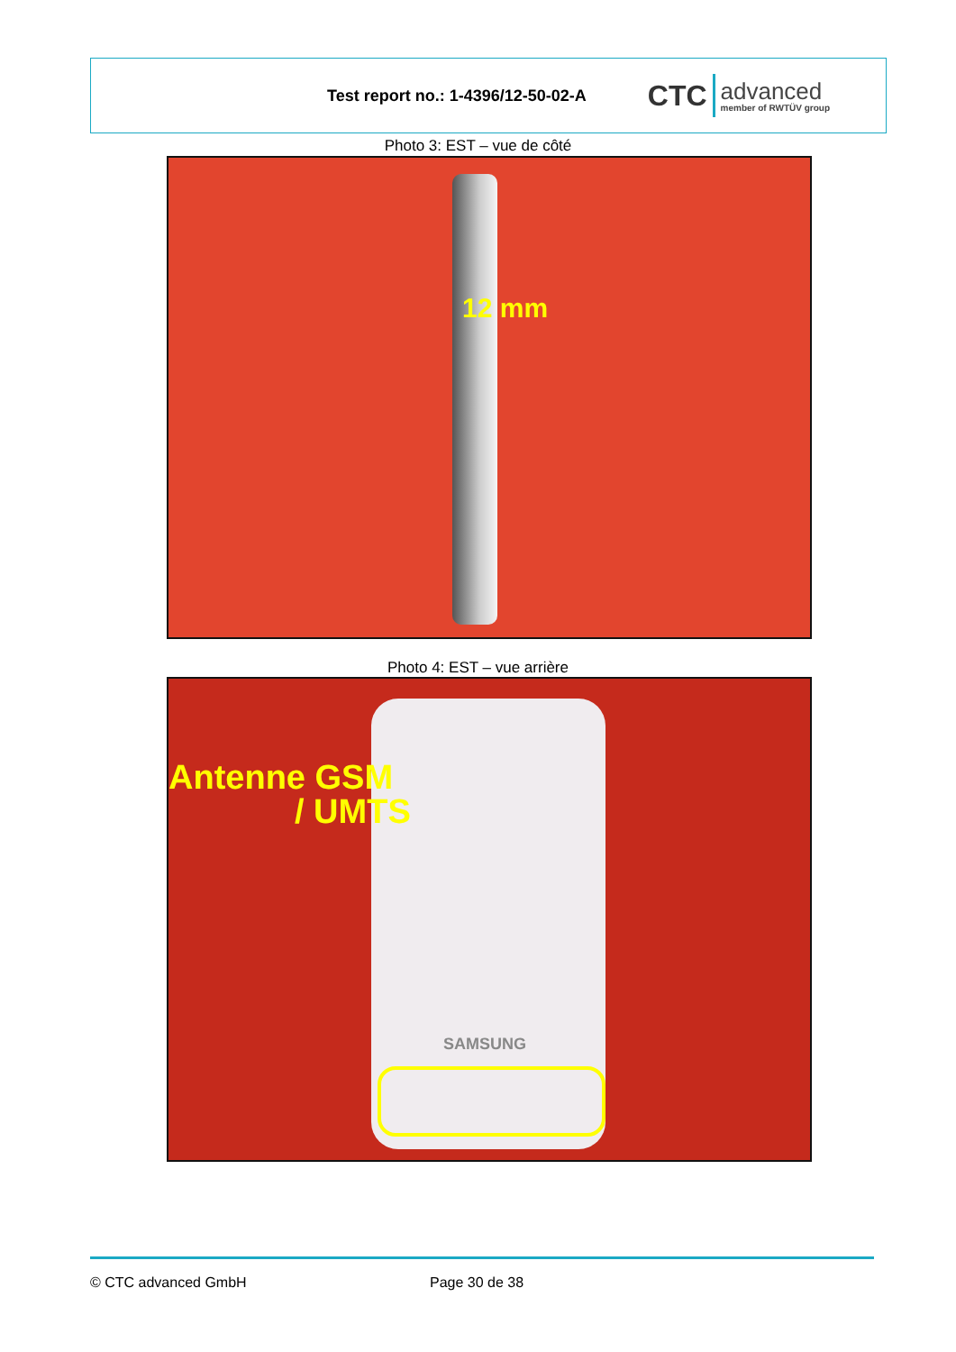Test report no.: 1-4396/12-50-02-A
CTC
advanced
member of RWTÜV group
Photo 3: EST – vue de côté
12 mm
Photo 4: EST – vue arrière
Antenne GSM
/ UMTS
SAMSUNG
© CTC advanced GmbH Page 30 de 38